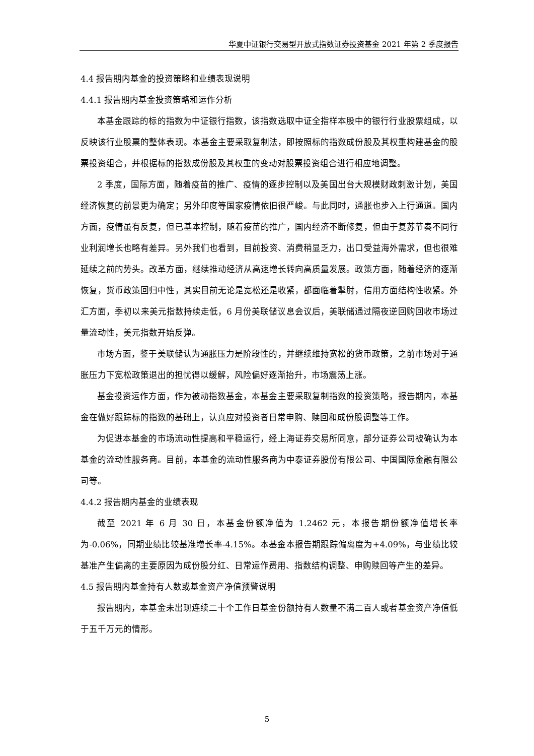华夏中证银行交易型开放式指数证券投资基金 2021 年第 2 季度报告
4.4 报告期内基金的投资策略和业绩表现说明
4.4.1 报告期内基金投资策略和运作分析
本基金跟踪的标的指数为中证银行指数，该指数选取中证全指样本股中的银行行业股票组成，以反映该行业股票的整体表现。本基金主要采取复制法，即按照标的指数成份股及其权重构建基金的股票投资组合，并根据标的指数成份股及其权重的变动对股票投资组合进行相应地调整。
2 季度，国际方面，随着疫苗的推广、疫情的逐步控制以及美国出台大规模财政刺激计划，美国经济恢复的前景更为确定；另外印度等国家疫情依旧很严峻。与此同时，通胀也步入上行通道。国内方面，疫情虽有反复，但已基本控制，随着疫苗的推广，国内经济不断修复，但由于复苏节奏不同行业利润增长也略有差异。另外我们也看到，目前投资、消费稍显乏力，出口受益海外需求，但也很难延续之前的势头。改革方面，继续推动经济从高速增长转向高质量发展。政策方面，随着经济的逐渐恢复，货币政策回归中性，其实目前无论是宽松还是收紧，都面临着掣肘，信用方面结构性收紧。外汇方面，季初以来美元指数持续走低，6 月份美联储议息会议后，美联储通过隔夜逆回购回收市场过量流动性，美元指数开始反弹。
市场方面，鉴于美联储认为通胀压力是阶段性的，并继续维持宽松的货币政策，之前市场对于通胀压力下宽松政策退出的担忧得以缓解，风险偏好逐渐抬升，市场震荡上涨。
基金投资运作方面，作为被动指数基金，本基金主要采取复制指数的投资策略，报告期内，本基金在做好跟踪标的指数的基础上，认真应对投资者日常申购、赎回和成份股调整等工作。
为促进本基金的市场流动性提高和平稳运行，经上海证券交易所同意，部分证券公司被确认为本基金的流动性服务商。目前，本基金的流动性服务商为中泰证券股份有限公司、中国国际金融有限公司等。
4.4.2 报告期内基金的业绩表现
截至 2021 年 6 月 30 日，本基金份额净值为 1.2462 元，本报告期份额净值增长率为-0.06%，同期业绩比较基准增长率-4.15%。本基金本报告期跟踪偏离度为+4.09%，与业绩比较基准产生偏离的主要原因为成份股分红、日常运作费用、指数结构调整、申购赎回等产生的差异。
4.5 报告期内基金持有人数或基金资产净值预警说明
报告期内，本基金未出现连续二十个工作日基金份额持有人数量不满二百人或者基金资产净值低于五千万元的情形。
5